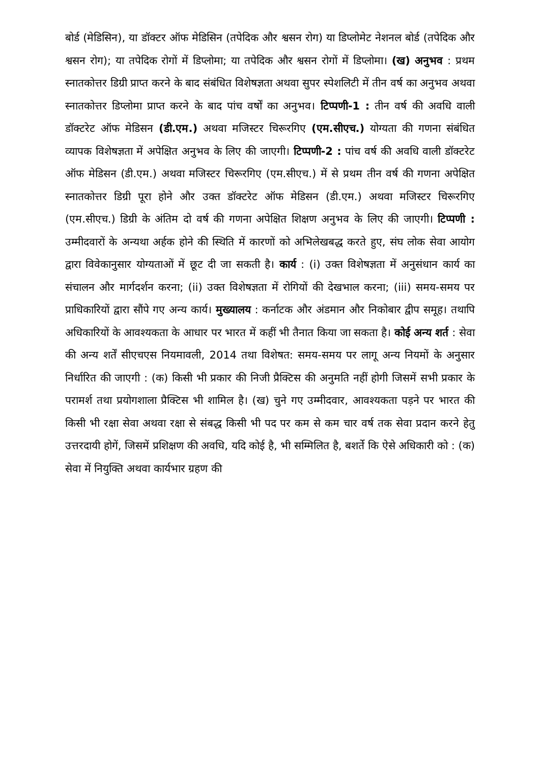बोर्ड (मेडिसिन), या डॉक्टर ऑफ मेडिसिन (तपेदिक और श्वसन रोग) या डिप्लोमेट नेशनल बोर्ड (तपेदिक और श्वसन रोग); या तपेदिक रोगों में डिप्लोमा; या तपेदिक और श्वसन रोगों में डिप्लोमा। (ख) अनुभव : प्रथम स्नातकोत्तर डिग्री प्राप्त करने के बाद संबंधित विशेषज्ञता अथवा सुपर स्पेशलिटी में तीन वर्ष का अनुभव अथवा स्नातकोत्तर डिप्लोमा प्राप्त करने के बाद पांच वर्षों का अनुभव। टिप्पणी-1 : तीन वर्ष की अवधि वाली डॉक्टरेट ऑफ मेडिसन (डी.एम.) अथवा मजिस्टर चिरूरगिए (एम.सीएच.) योग्यता की गणना संबंधित व्यापक विशेषज्ञता में अपेक्षित अनुभव के लिए की जाएगी। टिप्पणी-2 : पांच वर्ष की अवधि वाली डॉक्टरेट ऑफ मेडिसन (डी.एम.) अथवा मजिस्टर चिरूरगिए (एम.सीएच.) में से प्रथम तीन वर्ष की गणना अपेक्षित स्नातकोत्तर डिग्री पूरा होने और उक्त डॉक्टरेट ऑफ मेडिसन (डी.एम.) अथवा मजिस्टर चिरूरगिए (एम.सीएच.) डिग्री के अंतिम दो वर्ष की गणना अपेक्षित शिक्षण अनुभव के लिए की जाएगी। टिप्पणी : उम्मीदवारों के अन्यथा अर्हक होने की स्थिति में कारणों को अभिलेखबद्ध करते हुए, संघ लोक सेवा आयोग द्वारा विवेकानुसार योग्यताओं में छूट दी जा सकती है। कार्य : (i) उक्त विशेषज्ञता में अनुसंधान कार्य का संचालन और मार्गदर्शन करना; (ii) उक्त विशेषज्ञता में रोगियों की देखभाल करना; (iii) समय-समय पर प्राधिकारियों द्वारा सौंपे गए अन्य कार्य। मुख्यालय : कर्नाटक और अंडमान और निकोबार द्वीप समूह। तथापि अधिकारियों के आवश्यकता के आधार पर भारत में कहीं भी तैनात किया जा सकता है। कोई अन्य शर्त : सेवा की अन्य शर्तें सीएचएस नियमावली, 2014 तथा विशेषत: समय-समय पर लागू अन्य नियमों के अनुसार निर्धारित की जाएगी : (क) किसी भी प्रकार की निजी प्रैक्टिस की अनुमति नहीं होगी जिसमें सभी प्रकार के परामर्श तथा प्रयोगशाला प्रैक्टिस भी शामिल है। (ख) चुने गए उम्मीदवार, आवश्यकता पड़ने पर भारत की किसी भी रक्षा सेवा अथवा रक्षा से संबद्ध किसी भी पद पर कम से कम चार वर्ष तक सेवा प्रदान करने हेतु उत्तरदायी होगें, जिसमें प्रशिक्षण की अवधि, यदि कोई है, भी सम्मिलित है, बशर्ते कि ऐसे अधिकारी को : (क) सेवा में नियुक्ति अथवा कार्यभार ग्रहण की